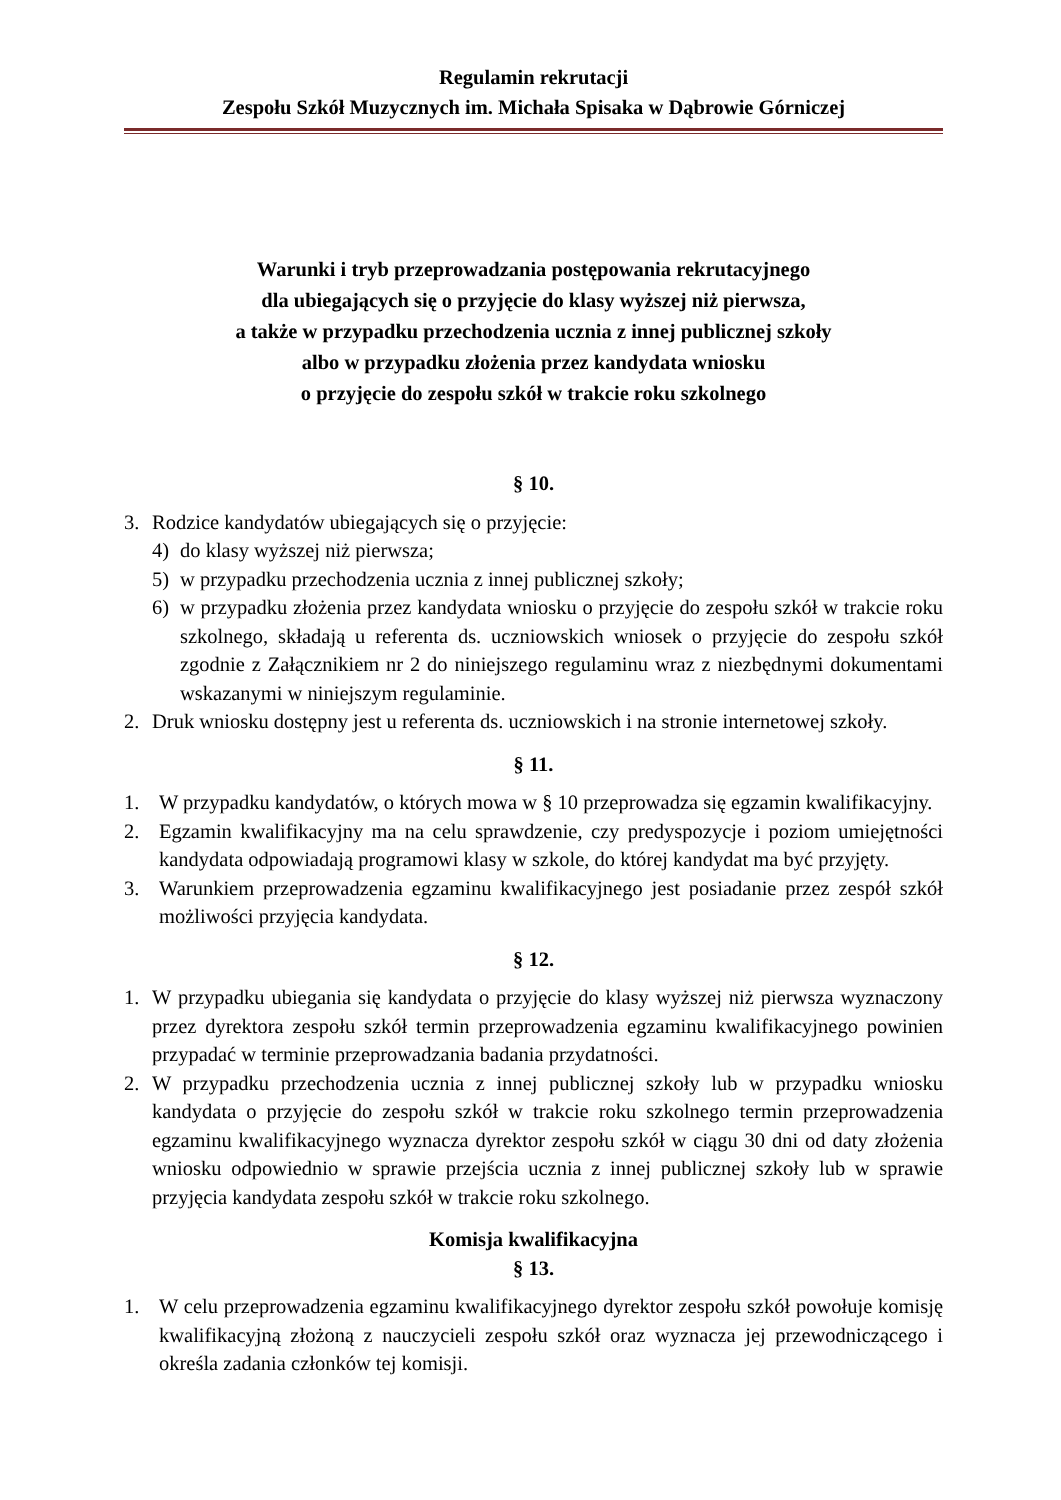Regulamin rekrutacji
Zespołu Szkół Muzycznych im. Michała Spisaka w Dąbrowie Górniczej
Warunki i tryb przeprowadzania postępowania rekrutacyjnego
dla ubiegających się o przyjęcie do klasy wyższej niż pierwsza,
a także w przypadku przechodzenia ucznia z innej publicznej szkoły
albo w przypadku złożenia przez kandydata wniosku
o przyjęcie do zespołu szkół w trakcie roku szkolnego
§ 10.
3. Rodzice kandydatów ubiegających się o przyjęcie:
4) do klasy wyższej niż pierwsza;
5) w przypadku przechodzenia ucznia z innej publicznej szkoły;
6) w przypadku złożenia przez kandydata wniosku o przyjęcie do zespołu szkół w trakcie roku szkolnego, składają u referenta ds. uczniowskich wniosek o przyjęcie do zespołu szkół zgodnie z Załącznikiem nr 2 do niniejszego regulaminu wraz z niezbędnymi dokumentami wskazanymi w niniejszym regulaminie.
2. Druk wniosku dostępny jest u referenta ds. uczniowskich i na stronie internetowej szkoły.
§ 11.
1. W przypadku kandydatów, o których mowa w § 10 przeprowadza się egzamin kwalifikacyjny.
2. Egzamin kwalifikacyjny ma na celu sprawdzenie, czy predyspozycje i poziom umiejętności kandydata odpowiadają programowi klasy w szkole, do której kandydat ma być przyjęty.
3. Warunkiem przeprowadzenia egzaminu kwalifikacyjnego jest posiadanie przez zespół szkół możliwości przyjęcia kandydata.
§ 12.
1. W przypadku ubiegania się kandydata o przyjęcie do klasy wyższej niż pierwsza wyznaczony przez dyrektora zespołu szkół termin przeprowadzenia egzaminu kwalifikacyjnego powinien przypadać w terminie przeprowadzania badania przydatności.
2. W przypadku przechodzenia ucznia z innej publicznej szkoły lub w przypadku wniosku kandydata o przyjęcie do zespołu szkół w trakcie roku szkolnego termin przeprowadzenia egzaminu kwalifikacyjnego wyznacza dyrektor zespołu szkół w ciągu 30 dni od daty złożenia wniosku odpowiednio w sprawie przejścia ucznia z innej publicznej szkoły lub w sprawie przyjęcia kandydata zespołu szkół w trakcie roku szkolnego.
Komisja kwalifikacyjna
§ 13.
1. W celu przeprowadzenia egzaminu kwalifikacyjnego dyrektor zespołu szkół powołuje komisję kwalifikacyjną złożoną z nauczycieli zespołu szkół oraz wyznacza jej przewodniczącego i określa zadania członków tej komisji.